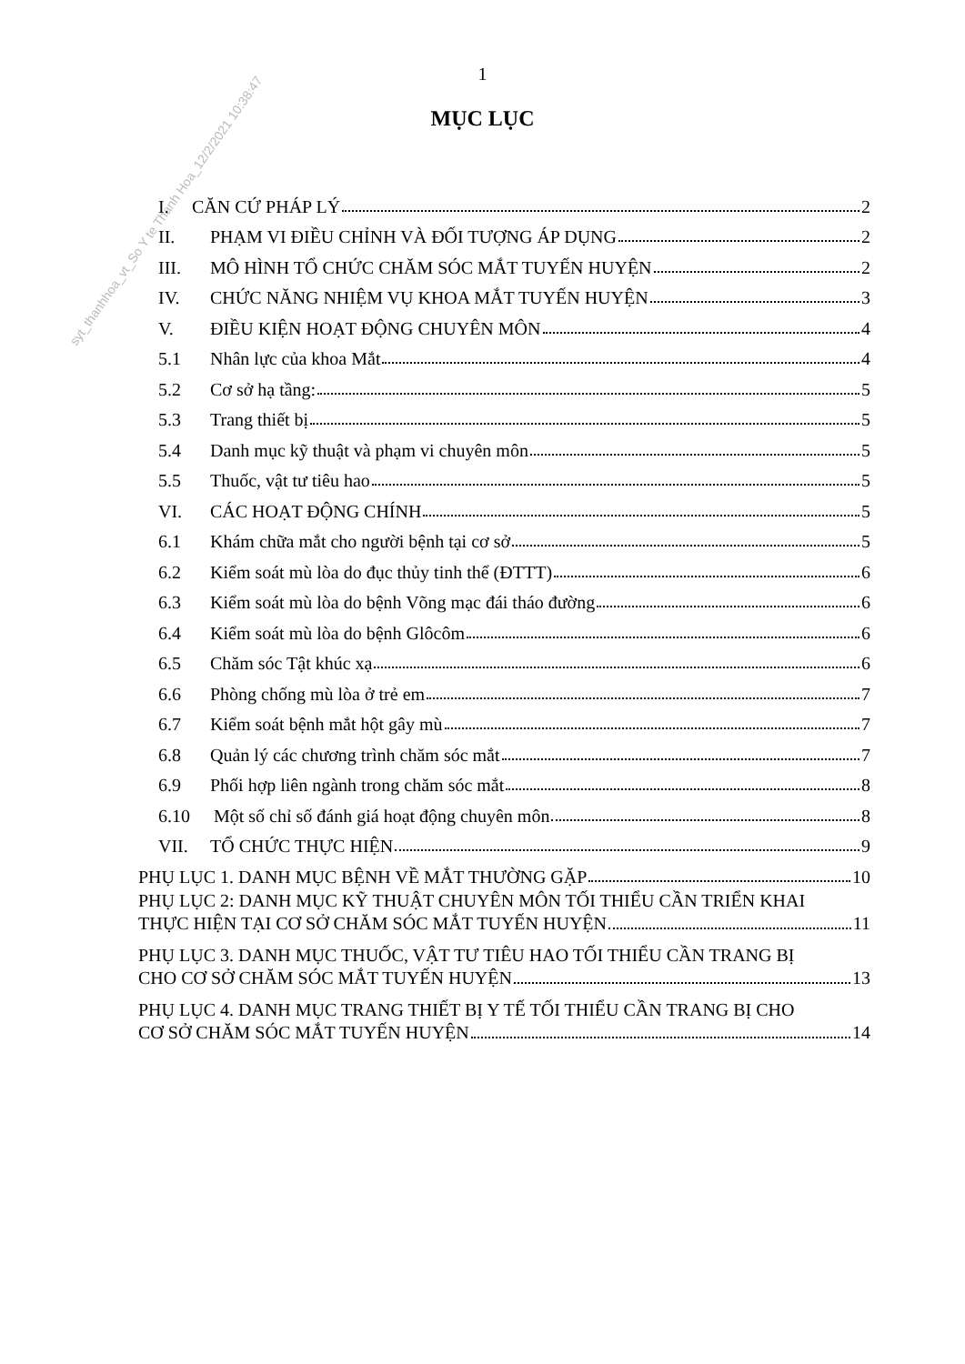1
MỤC LỤC
syt_thanhhoa_vt_So Y te Thanh Hoa_12/2/2021 10:38:47
I. CĂN CỨ PHÁP LÝ 2
II. PHẠM VI ĐIỀU CHỈNH VÀ ĐỐI TƯỢNG ÁP DỤNG 2
III. MÔ HÌNH TỔ CHỨC CHĂM SÓC MẮT TUYẾN HUYỆN 2
IV. CHỨC NĂNG NHIỆM VỤ KHOA MẮT TUYẾN HUYỆN 3
V. ĐIỀU KIỆN HOẠT ĐỘNG CHUYÊN MÔN 4
5.1 Nhân lực của khoa Mắt 4
5.2 Cơ sở hạ tầng: 5
5.3 Trang thiết bị 5
5.4 Danh mục kỹ thuật và phạm vi chuyên môn 5
5.5 Thuốc, vật tư tiêu hao 5
VI. CÁC HOẠT ĐỘNG CHÍNH 5
6.1 Khám chữa mắt cho người bệnh tại cơ sở 5
6.2 Kiểm soát mù lòa do đục thủy tinh thể (ĐTTT) 6
6.3 Kiểm soát mù lòa do bệnh Võng mạc đái tháo đường 6
6.4 Kiểm soát mù lòa do bệnh Glôcôm 6
6.5 Chăm sóc Tật khúc xạ 6
6.6 Phòng chống mù lòa ở trẻ em 7
6.7 Kiểm soát bệnh mắt hột gây mù 7
6.8 Quản lý các chương trình chăm sóc mắt 7
6.9 Phối hợp liên ngành trong chăm sóc mắt 8
6.10 Một số chỉ số đánh giá hoạt động chuyên môn 8
VII. TỔ CHỨC THỰC HIỆN 9
PHỤ LỤC 1. DANH MỤC BỆNH VỀ MẮT THƯỜNG GẶP 10
PHỤ LỤC 2: DANH MỤC KỸ THUẬT CHUYÊN MÔN TỐI THIỂU CẦN TRIỂN KHAI
THỰC HIỆN TẠI CƠ SỞ CHĂM SÓC MẮT TUYẾN HUYỆN 11
PHỤ LỤC 3. DANH MỤC THUỐC, VẬT TƯ TIÊU HAO TỐI THIỂU CẦN TRANG BỊ
CHO CƠ SỞ CHĂM SÓC MẮT TUYẾN HUYỆN 13
PHỤ LỤC 4. DANH MỤC TRANG THIẾT BỊ Y TẾ TỐI THIỂU CẦN TRANG BỊ CHO
CƠ SỞ CHĂM SÓC MẮT TUYẾN HUYỆN 14